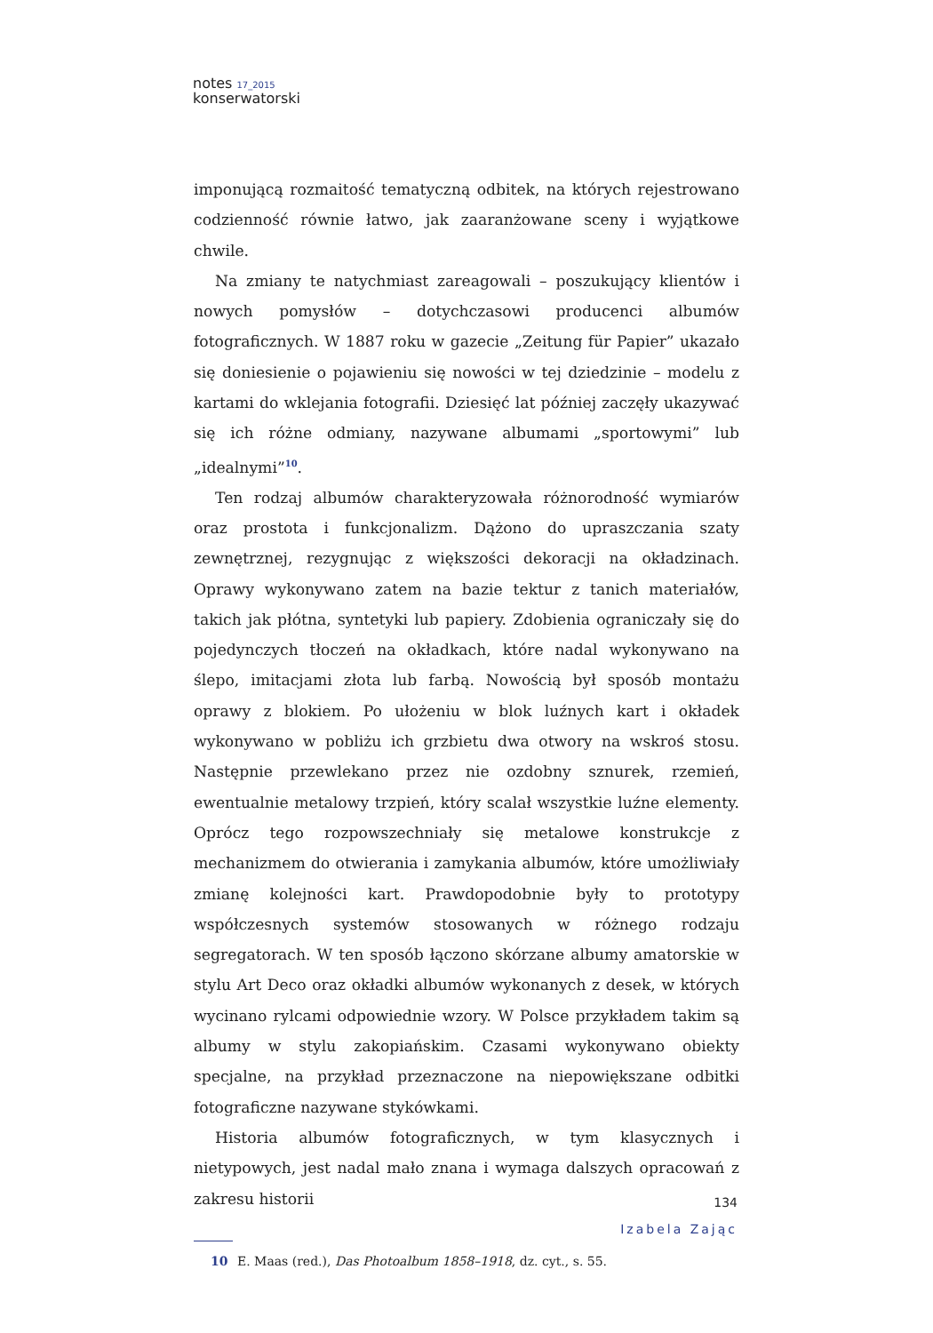notes 17_2015
konserwatorski
imponującą rozmaitość tematyczną odbitek, na których rejestrowano codzienność równie łatwo, jak zaaranżowane sceny i wyjątkowe chwile.
Na zmiany te natychmiast zareagowali – poszukujący klientów i nowych pomysłów – dotychczasowi producenci albumów fotograficznych. W 1887 roku w gazecie „Zeitung für Papier” ukazało się doniesienie o pojawieniu się nowości w tej dziedzinie – modelu z kartami do wklejania fotografii. Dziesięć lat później zaczęły ukazywać się ich różne odmiany, nazywane albumami „sportowymi” lub „idealnymi”<sup>10</sup>.
Ten rodzaj albumów charakteryzowała różnorodność wymiarów oraz prostota i funkcjonalizm. Dążono do upraszczania szaty zewnętrznej, rezygnując z większości dekoracji na okładzinach. Oprawy wykonywano zatem na bazie tektur z tanich materiałów, takich jak płótna, syntetyki lub papiery. Zdobienia ograniczały się do pojedynczych tłoczeń na okładkach, które nadal wykonywano na ślepo, imitacjami złota lub farbą. Nowością był sposób montażu oprawy z blokiem. Po ułożeniu w blok luźnych kart i okładek wykonywano w pobliżu ich grzbietu dwa otwory na wskroś stosu. Następnie przewlekano przez nie ozdobny sznurek, rzemień, ewentualnie metalowy trzpień, który scalał wszystkie luźne elementy. Oprócz tego rozpowszechniały się metalowe konstrukcje z mechanizmem do otwierania i zamykania albumów, które umożliwiały zmianę kolejności kart. Prawdopodobnie były to prototypy współczesnych systemów stosowanych w różnego rodzaju segregatorach. W ten sposób łączono skórzane albumy amatorskie w stylu Art Deco oraz okładki albumów wykonanych z desek, w których wycinano rylcami odpowiednie wzory. W Polsce przykładem takim są albumy w stylu zakopiańskim. Czasami wykonywano obiekty specjalne, na przykład przeznaczone na niepowiększane odbitki fotograficzne nazywane stykówkami.
Historia albumów fotograficznych, w tym klasycznych i nietypowych, jest nadal mało znana i wymaga dalszych opracowań z zakresu historii
10 E. Maas (red.), Das Photoalbum 1858–1918, dz. cyt., s. 55.
134
Izabela Zając